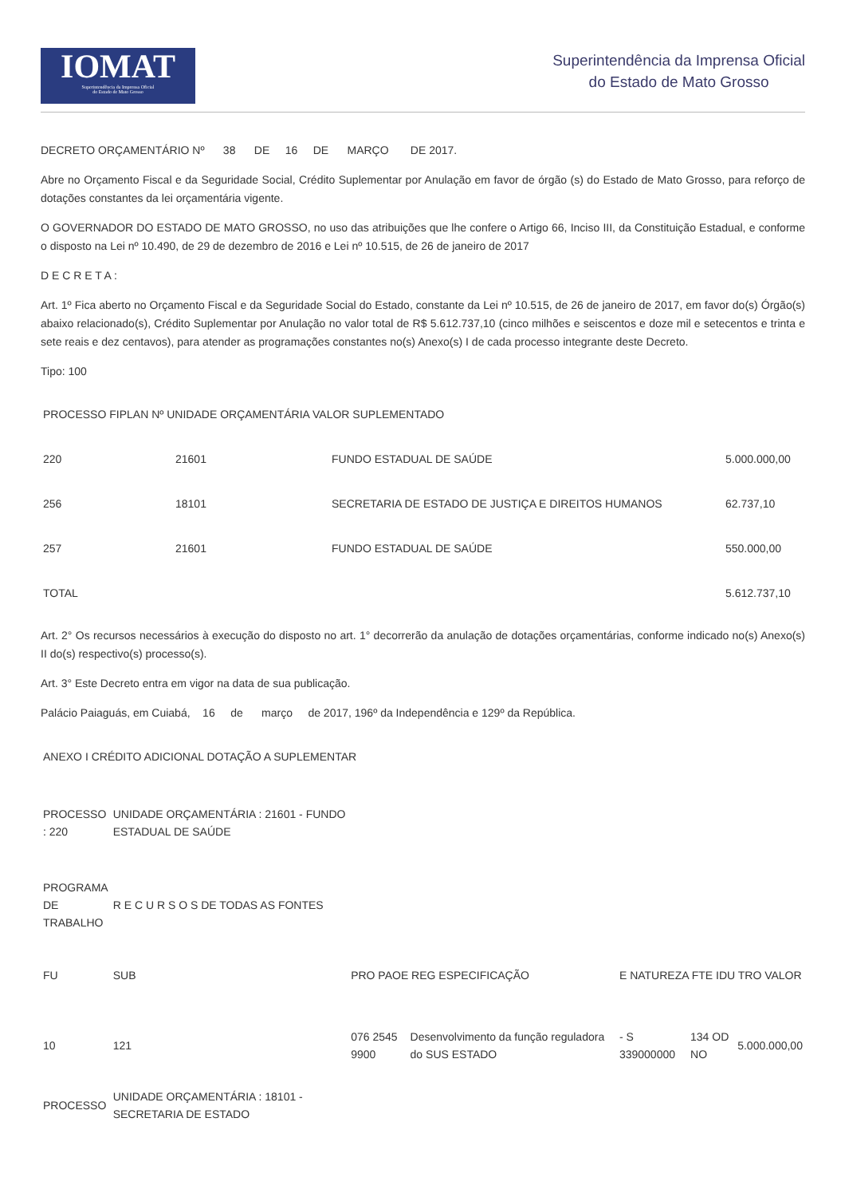IOMAT
Superintendência da Imprensa Oficial
do Estado de Mato Grosso
Superintendência da Imprensa Oficial
do Estado de Mato Grosso
DECRETO ORÇAMENTÁRIO Nº 38 DE 16 DE MARÇO DE 2017.
Abre no Orçamento Fiscal e da Seguridade Social, Crédito Suplementar por Anulação em favor de órgão (s) do Estado de Mato Grosso, para reforço de dotações constantes da lei orçamentária vigente.
O GOVERNADOR DO ESTADO DE MATO GROSSO, no uso das atribuições que lhe confere o Artigo 66, Inciso III, da Constituição Estadual, e conforme o disposto na Lei nº 10.490, de 29 de dezembro de 2016 e Lei nº 10.515, de 26 de janeiro de 2017
D E C R E T A :
Art. 1º Fica aberto no Orçamento Fiscal e da Seguridade Social do Estado, constante da Lei nº 10.515, de 26 de janeiro de 2017, em favor do(s) Órgão(s) abaixo relacionado(s), Crédito Suplementar por Anulação no valor total de R$ 5.612.737,10 (cinco milhões e seiscentos e doze mil e setecentos e trinta e sete reais e dez centavos), para atender as programações constantes no(s) Anexo(s) I de cada processo integrante deste Decreto.
Tipo: 100
| PROCESSO FIPLAN Nº UNIDADE ORÇAMENTÁRIA VALOR SUPLEMENTADO | | | |
| 220 | 21601 | FUNDO ESTADUAL DE SAÚDE | 5.000.000,00 |
| 256 | 18101 | SECRETARIA DE ESTADO DE JUSTIÇA E DIREITOS HUMANOS | 62.737,10 |
| 257 | 21601 | FUNDO ESTADUAL DE SAÚDE | 550.000,00 |
| TOTAL | | | 5.612.737,10 |
Art. 2° Os recursos necessários à execução do disposto no art. 1° decorrerão da anulação de dotações orçamentárias, conforme indicado no(s) Anexo(s) II do(s) respectivo(s) processo(s).
Art. 3° Este Decreto entra em vigor na data de sua publicação.
Palácio Paiaguás, em Cuiabá, 16 de março de 2017, 196º da Independência e 129º da República.
| ANEXO I CRÉDITO ADICIONAL DOTAÇÃO A SUPLEMENTAR | | | | | | | |
| PROCESSO : 220 | UNIDADE ORÇAMENTÁRIA : 21601 - FUNDO ESTADUAL DE SAÚDE | | | | | | |
| PROGRAMA DE TRABALHO | R E C U R S O S DE TODAS AS FONTES | | | | | | |
| FU | SUB | | PRO PAOE REG ESPECIFICAÇÃO | | E NATUREZA FTE IDU TRO VALOR | | |
| 10 | 121 | | 076 2545 9900 | Desenvolvimento da função reguladora do SUS ESTADO | - S 339000000 | 134 OD NO | 5.000.000,00 |
| PROCESSO | UNIDADE ORÇAMENTÁRIA : 18101 - SECRETARIA DE ESTADO | | | | | | |